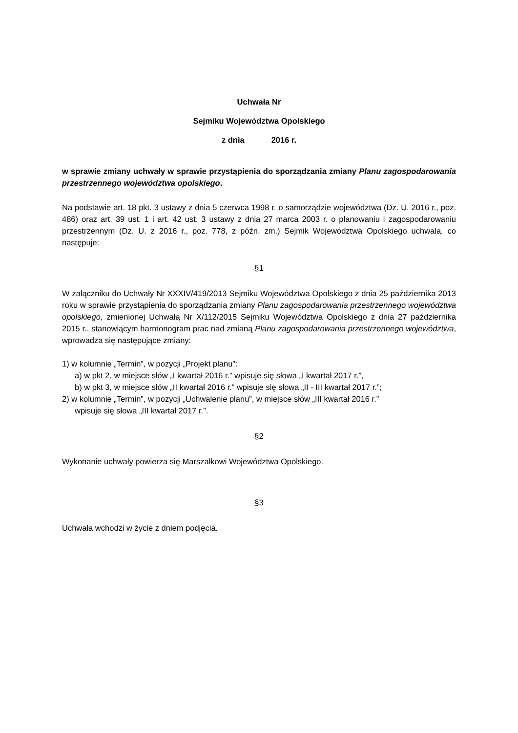Uchwała Nr
Sejmiku Województwa Opolskiego
z dnia 2016 r.
w sprawie zmiany uchwały w sprawie przystąpienia do sporządzania zmiany Planu zagospodarowania przestrzennego województwa opolskiego.
Na podstawie art. 18 pkt. 3 ustawy z dnia 5 czerwca 1998 r. o samorządzie województwa (Dz. U. 2016 r., poz. 486) oraz art. 39 ust. 1 i art. 42 ust. 3 ustawy z dnia 27 marca 2003 r. o planowaniu i zagospodarowaniu przestrzennym (Dz. U. z 2016 r., poz. 778, z późn. zm.) Sejmik Województwa Opolskiego uchwala, co następuje:
§1
W załączniku do Uchwały Nr XXXIV/419/2013 Sejmiku Województwa Opolskiego z dnia 25 października 2013 roku w sprawie przystąpienia do sporządzania zmiany Planu zagospodarowania przestrzennego województwa opolskiego, zmienionej Uchwałą Nr X/112/2015 Sejmiku Województwa Opolskiego z dnia 27 października 2015 r., stanowiącym harmonogram prac nad zmianą Planu zagospodarowania przestrzennego województwa, wprowadza się następujące zmiany:
1) w kolumnie „Termin”, w pozycji „Projekt planu”:
a) w pkt 2, w miejsce słów „I kwartał 2016 r.” wpisuje się słowa „I kwartał 2017 r.”,
b) w pkt 3, w miejsce słów „II kwartał 2016 r.” wpisuje się słowa „II - III kwartał 2017 r.”;
2) w kolumnie „Termin”, w pozycji „Uchwalenie planu”, w miejsce słów „III kwartał 2016 r.”
wpisuje się słowa „III kwartał 2017 r.”.
§2
Wykonanie uchwały powierza się Marszałkowi Województwa Opolskiego.
§3
Uchwała wchodzi w życie z dniem podjęcia.